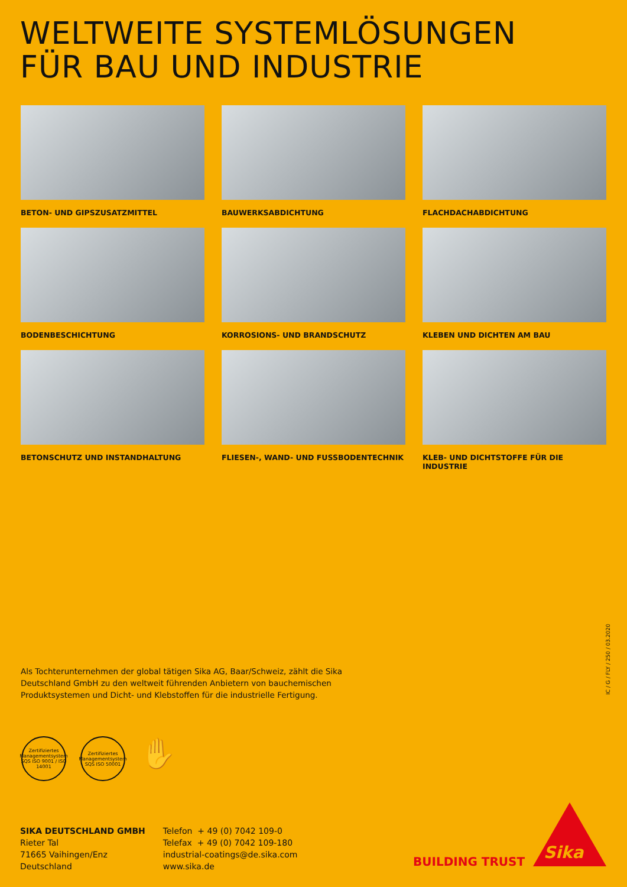WELTWEITE SYSTEMLÖSUNGEN
FÜR BAU UND INDUSTRIE
BETON- UND GIPSZUSATZMITTEL
BAUWERKSABDICHTUNG
FLACHDACHABDICHTUNG
BODENBESCHICHTUNG
KORROSIONS- UND BRANDSCHUTZ
KLEBEN UND DICHTEN AM BAU
BETONSCHUTZ UND INSTANDHALTUNG
FLIESEN-, WAND- UND FUSSBODENTECHNIK
KLEB- UND DICHTSTOFFE FÜR DIE INDUSTRIE
Als Tochterunternehmen der global tätigen Sika AG, Baar/Schweiz, zählt die Sika Deutschland GmbH zu den weltweit führenden Anbietern von bauchemischen Produktsystemen und Dicht- und Klebstoffen für die industrielle Fertigung.
IC / G / FLY / 250 / 03.2020
Zertifiziertes Managementsystem SQS ISO 9001 / ISO 14001
Zertifiziertes Managementsystem SQS ISO 50001
✋
SIKA DEUTSCHLAND GMBH
Rieter Tal
71665 Vaihingen/Enz
Deutschland
Telefon + 49 (0) 7042 109-0
Telefax + 49 (0) 7042 109-180
industrial-coatings@de.sika.com
www.sika.de
BUILDING TRUST Sika<sup>®</sup>